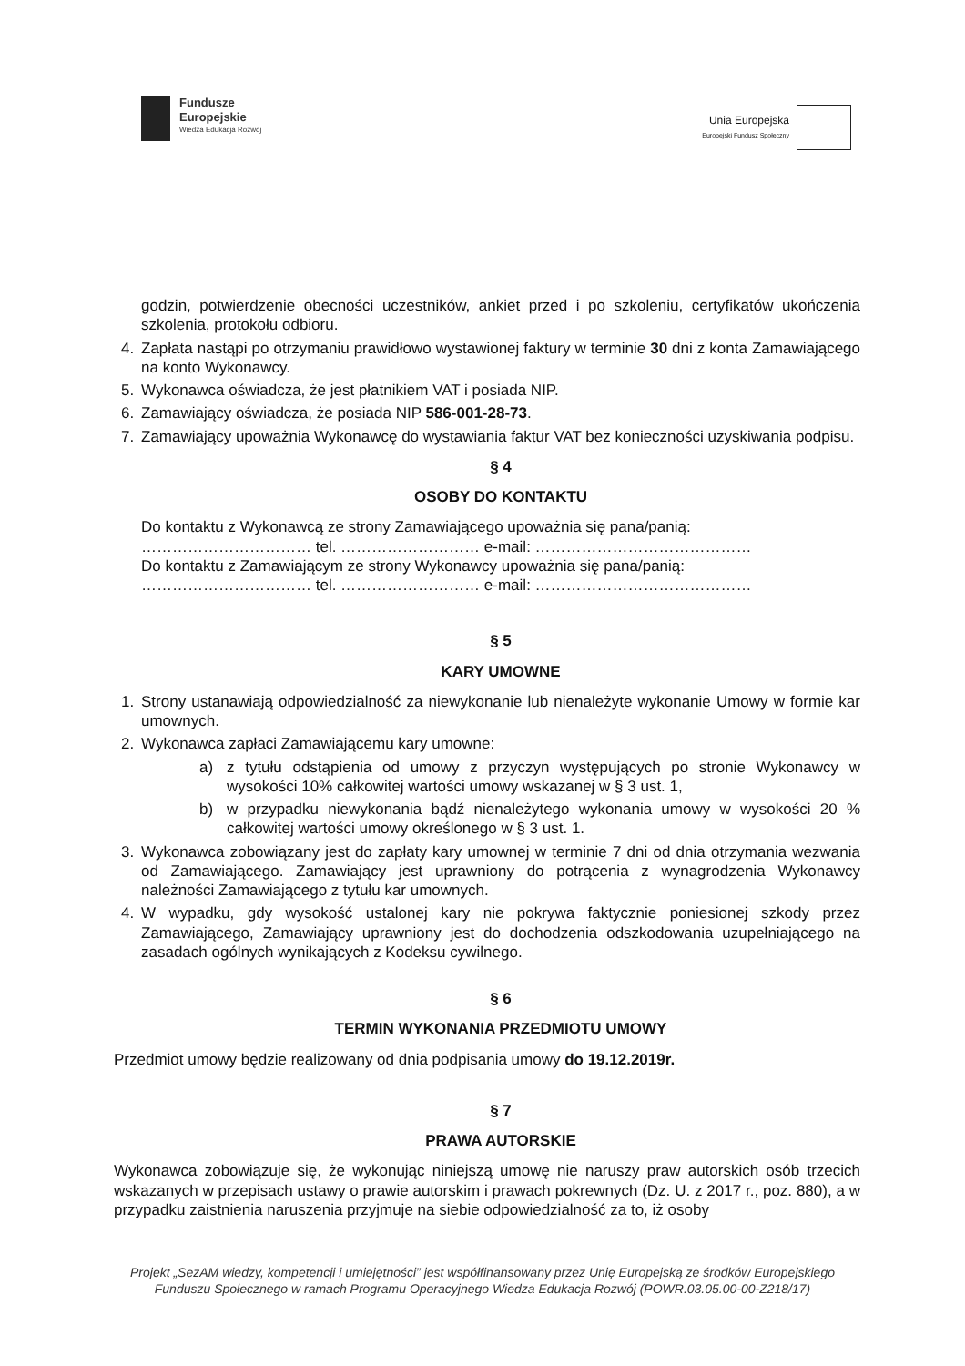Fundusze
Europejskie
Wiedza Edukacja Rozwój
Unia Europejska
Europejski Fundusz Społeczny
godzin, potwierdzenie obecności uczestników, ankiet przed i po szkoleniu, certyfikatów ukończenia szkolenia, protokołu odbioru.
4. Zapłata nastąpi po otrzymaniu prawidłowo wystawionej faktury w terminie 30 dni z konta Zamawiającego na konto Wykonawcy.
5. Wykonawca oświadcza, że jest płatnikiem VAT i posiada NIP.
6. Zamawiający oświadcza, że posiada NIP 586-001-28-73.
7. Zamawiający upoważnia Wykonawcę do wystawiania faktur VAT bez konieczności uzyskiwania podpisu.
§ 4
OSOBY DO KONTAKTU
Do kontaktu z Wykonawcą ze strony Zamawiającego upoważnia się pana/panią:
…………………………… tel. ……………………… e-mail: ……………………………………
Do kontaktu z Zamawiającym ze strony Wykonawcy upoważnia się pana/panią:
…………………………… tel. ……………………… e-mail: ……………………………………
§ 5
KARY UMOWNE
1. Strony ustanawiają odpowiedzialność za niewykonanie lub nienależyte wykonanie Umowy w formie kar umownych.
2. Wykonawca zapłaci Zamawiającemu kary umowne:
a) z tytułu odstąpienia od umowy z przyczyn występujących po stronie Wykonawcy w wysokości 10% całkowitej wartości umowy wskazanej w § 3 ust. 1,
b) w przypadku niewykonania bądź nienależytego wykonania umowy w wysokości 20 % całkowitej wartości umowy określonego w § 3 ust. 1.
3. Wykonawca zobowiązany jest do zapłaty kary umownej w terminie 7 dni od dnia otrzymania wezwania od Zamawiającego. Zamawiający jest uprawniony do potrącenia z wynagrodzenia Wykonawcy należności Zamawiającego z tytułu kar umownych.
4. W wypadku, gdy wysokość ustalonej kary nie pokrywa faktycznie poniesionej szkody przez Zamawiającego, Zamawiający uprawniony jest do dochodzenia odszkodowania uzupełniającego na zasadach ogólnych wynikających z Kodeksu cywilnego.
§ 6
TERMIN WYKONANIA PRZEDMIOTU UMOWY
Przedmiot umowy będzie realizowany od dnia podpisania umowy do 19.12.2019r.
§ 7
PRAWA AUTORSKIE
Wykonawca zobowiązuje się, że wykonując niniejszą umowę nie naruszy praw autorskich osób trzecich wskazanych w przepisach ustawy o prawie autorskim i prawach pokrewnych (Dz. U. z 2017 r., poz. 880), a w przypadku zaistnienia naruszenia przyjmuje na siebie odpowiedzialność za to, iż osoby
Projekt „SezAM wiedzy, kompetencji i umiejętności” jest współfinansowany przez Unię Europejską ze środków Europejskiego Funduszu Społecznego w ramach Programu Operacyjnego Wiedza Edukacja Rozwój (POWR.03.05.00-00-Z218/17)